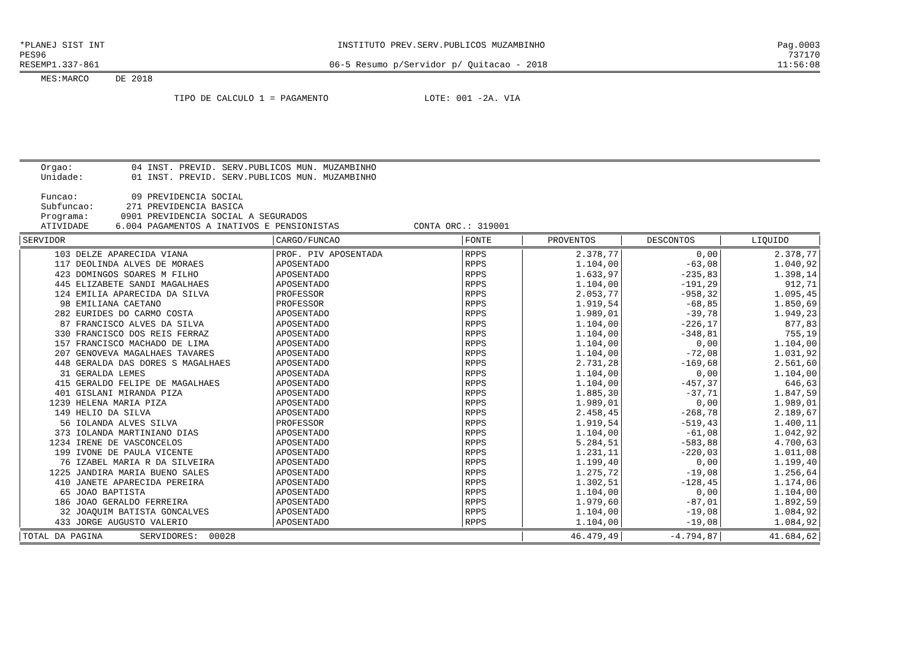*PLANEJ SIST INT INSTITUTO PREV.SERV.PUBLICOS MUZAMBINHO Pag.0003
PES96 737170
RESEMP1.337-861 06-5 Resumo p/Servidor p/ Quitacao - 2018 11:56:08
    MES:MARCO     DE 2018

                             TIPO DE CALCULO 1 = PAGAMENTO                  LOTE: 001 -2A. VIA
    Orgao:           04 INST. PREVID. SERV.PUBLICOS MUN. MUZAMBINHO
    Unidade:         01 INST. PREVID. SERV.PUBLICOS MUN. MUZAMBINHO

    Funcao:          09 PREVIDENCIA SOCIAL
    Subfuncao:      271 PREVIDENCIA BASICA
    Programa:      0901 PREVIDENCIA SOCIAL A SEGURADOS
    ATIVIDADE     6.004 PAGAMENTOS A INATIVOS E PENSIONISTAS              CONTA ORC.: 319001
| SERVIDOR | CARGO/FUNCAO | FONTE | PROVENTOS | DESCONTOS | LIQUIDO |
| --- | --- | --- | --- | --- | --- |
| 103 DELZE APARECIDA VIANA | PROF. PIV APOSENTADA | RPPS | 2.378,77 | 0,00 | 2.378,77 |
| 117 DEOLINDA ALVES DE MORAES | APOSENTADO | RPPS | 1.104,00 | -63,08 | 1.040,92 |
| 423 DOMINGOS SOARES M FILHO | APOSENTADO | RPPS | 1.633,97 | -235,83 | 1.398,14 |
| 445 ELIZABETE SANDI MAGALHAES | APOSENTADO | RPPS | 1.104,00 | -191,29 | 912,71 |
| 124 EMILIA APARECIDA DA SILVA | PROFESSOR | RPPS | 2.053,77 | -958,32 | 1.095,45 |
| 98 EMILIANA CAETANO | PROFESSOR | RPPS | 1.919,54 | -68,85 | 1.850,69 |
| 282 EURIDES DO CARMO COSTA | APOSENTADO | RPPS | 1.989,01 | -39,78 | 1.949,23 |
| 87 FRANCISCO ALVES DA SILVA | APOSENTADO | RPPS | 1.104,00 | -226,17 | 877,83 |
| 330 FRANCISCO DOS REIS FERRAZ | APOSENTADO | RPPS | 1.104,00 | -348,81 | 755,19 |
| 157 FRANCISCO MACHADO DE LIMA | APOSENTADO | RPPS | 1.104,00 | 0,00 | 1.104,00 |
| 207 GENOVEVA MAGALHAES TAVARES | APOSENTADO | RPPS | 1.104,00 | -72,08 | 1.031,92 |
| 448 GERALDA DAS DORES S MAGALHAES | APOSENTADO | RPPS | 2.731,28 | -169,68 | 2.561,60 |
| 31 GERALDA LEMES | APOSENTADA | RPPS | 1.104,00 | 0,00 | 1.104,00 |
| 415 GERALDO FELIPE DE MAGALHAES | APOSENTADO | RPPS | 1.104,00 | -457,37 | 646,63 |
| 401 GISLANI MIRANDA PIZA | APOSENTADO | RPPS | 1.885,30 | -37,71 | 1.847,59 |
| 1239 HELENA MARIA PIZA | APOSENTADO | RPPS | 1.989,01 | 0,00 | 1.989,01 |
| 149 HELIO DA SILVA | APOSENTADO | RPPS | 2.458,45 | -268,78 | 2.189,67 |
| 56 IOLANDA ALVES SILVA | PROFESSOR | RPPS | 1.919,54 | -519,43 | 1.400,11 |
| 373 IOLANDA MARTINIANO DIAS | APOSENTADO | RPPS | 1.104,00 | -61,08 | 1.042,92 |
| 1234 IRENE DE VASCONCELOS | APOSENTADO | RPPS | 5.284,51 | -583,88 | 4.700,63 |
| 199 IVONE DE PAULA VICENTE | APOSENTADO | RPPS | 1.231,11 | -220,03 | 1.011,08 |
| 76 IZABEL MARIA R DA SILVEIRA | APOSENTADO | RPPS | 1.199,40 | 0,00 | 1.199,40 |
| 1225 JANDIRA MARIA BUENO SALES | APOSENTADO | RPPS | 1.275,72 | -19,08 | 1.256,64 |
| 410 JANETE APARECIDA PEREIRA | APOSENTADO | RPPS | 1.302,51 | -128,45 | 1.174,06 |
| 65 JOAO BAPTISTA | APOSENTADO | RPPS | 1.104,00 | 0,00 | 1.104,00 |
| 186 JOAO GERALDO FERREIRA | APOSENTADO | RPPS | 1.979,60 | -87,01 | 1.892,59 |
| 32 JOAQUIM BATISTA GONCALVES | APOSENTADO | RPPS | 1.104,00 | -19,08 | 1.084,92 |
| 433 JORGE AUGUSTO VALERIO | APOSENTADO | RPPS | 1.104,00 | -19,08 | 1.084,92 |
| TOTAL DA PAGINA SERVIDORES: 00028 | | | 46.479,49 | -4.794,87 | 41.684,62 |